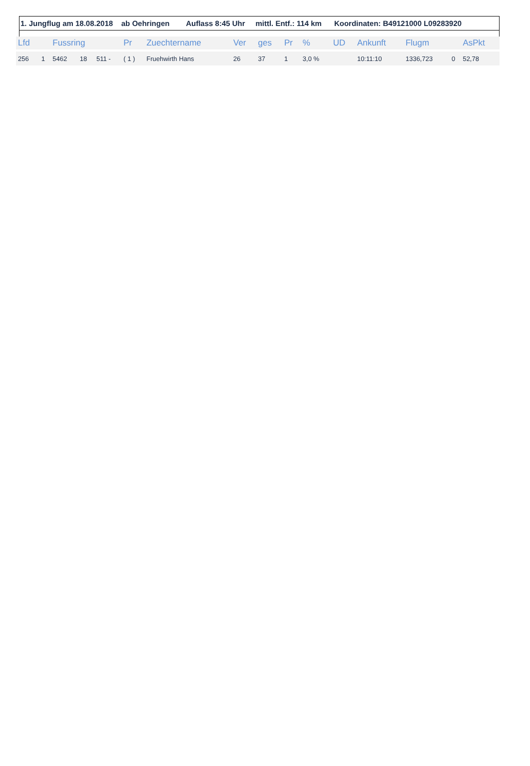1. Jungflug am 18.08.2018 ab Oehringen Auflass 8:45 Uhr mittl. Entf.: 114 km Koordinaten: B49121000 L09283920
| Lfd | | Fussring | | | Pr | Zuechtername | Ver | ges | Pr | % | UD | Ankunft | Flugm | | AsPkt |
| --- | --- | --- | --- | --- | --- | --- | --- | --- | --- | --- | --- | --- | --- | --- | --- |
| 256 | 1 | 5462 | 18 | 511 - | ( 1 ) | Fruehwirth Hans | 26 | 37 | 1 | 3,0 % | | 10:11:10 | 1336,723 | 0 | 52,78 |